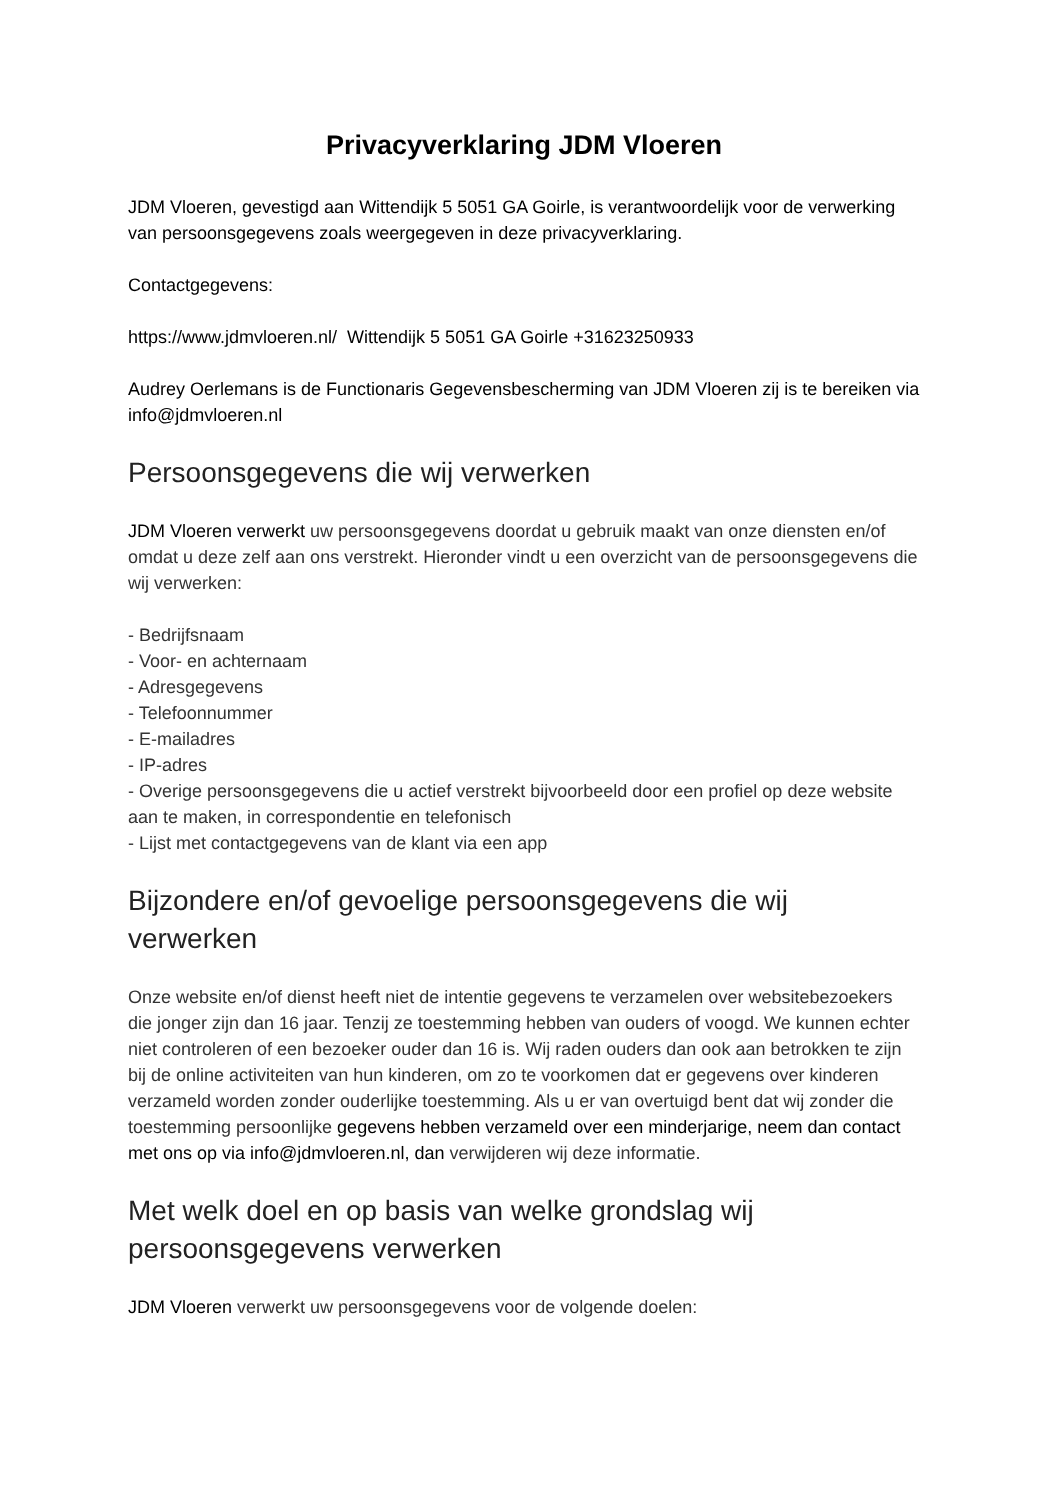Privacyverklaring JDM Vloeren
JDM Vloeren, gevestigd aan Wittendijk 5 5051 GA Goirle, is verantwoordelijk voor de verwerking van persoonsgegevens zoals weergegeven in deze privacyverklaring.
Contactgegevens:
https://www.jdmvloeren.nl/ Wittendijk 5 5051 GA Goirle +31623250933
Audrey Oerlemans is de Functionaris Gegevensbescherming van JDM Vloeren zij is te bereiken via info@jdmvloeren.nl
Persoonsgegevens die wij verwerken
JDM Vloeren verwerkt uw persoonsgegevens doordat u gebruik maakt van onze diensten en/of omdat u deze zelf aan ons verstrekt. Hieronder vindt u een overzicht van de persoonsgegevens die wij verwerken:
- Bedrijfsnaam
- Voor- en achternaam
- Adresgegevens
- Telefoonnummer
- E-mailadres
- IP-adres
- Overige persoonsgegevens die u actief verstrekt bijvoorbeeld door een profiel op deze website aan te maken, in correspondentie en telefonisch
- Lijst met contactgegevens van de klant via een app
Bijzondere en/of gevoelige persoonsgegevens die wij verwerken
Onze website en/of dienst heeft niet de intentie gegevens te verzamelen over websitebezoekers die jonger zijn dan 16 jaar. Tenzij ze toestemming hebben van ouders of voogd. We kunnen echter niet controleren of een bezoeker ouder dan 16 is. Wij raden ouders dan ook aan betrokken te zijn bij de online activiteiten van hun kinderen, om zo te voorkomen dat er gegevens over kinderen verzameld worden zonder ouderlijke toestemming. Als u er van overtuigd bent dat wij zonder die toestemming persoonlijke gegevens hebben verzameld over een minderjarige, neem dan contact met ons op via info@jdmvloeren.nl, dan verwijderen wij deze informatie.
Met welk doel en op basis van welke grondslag wij persoonsgegevens verwerken
JDM Vloeren verwerkt uw persoonsgegevens voor de volgende doelen: